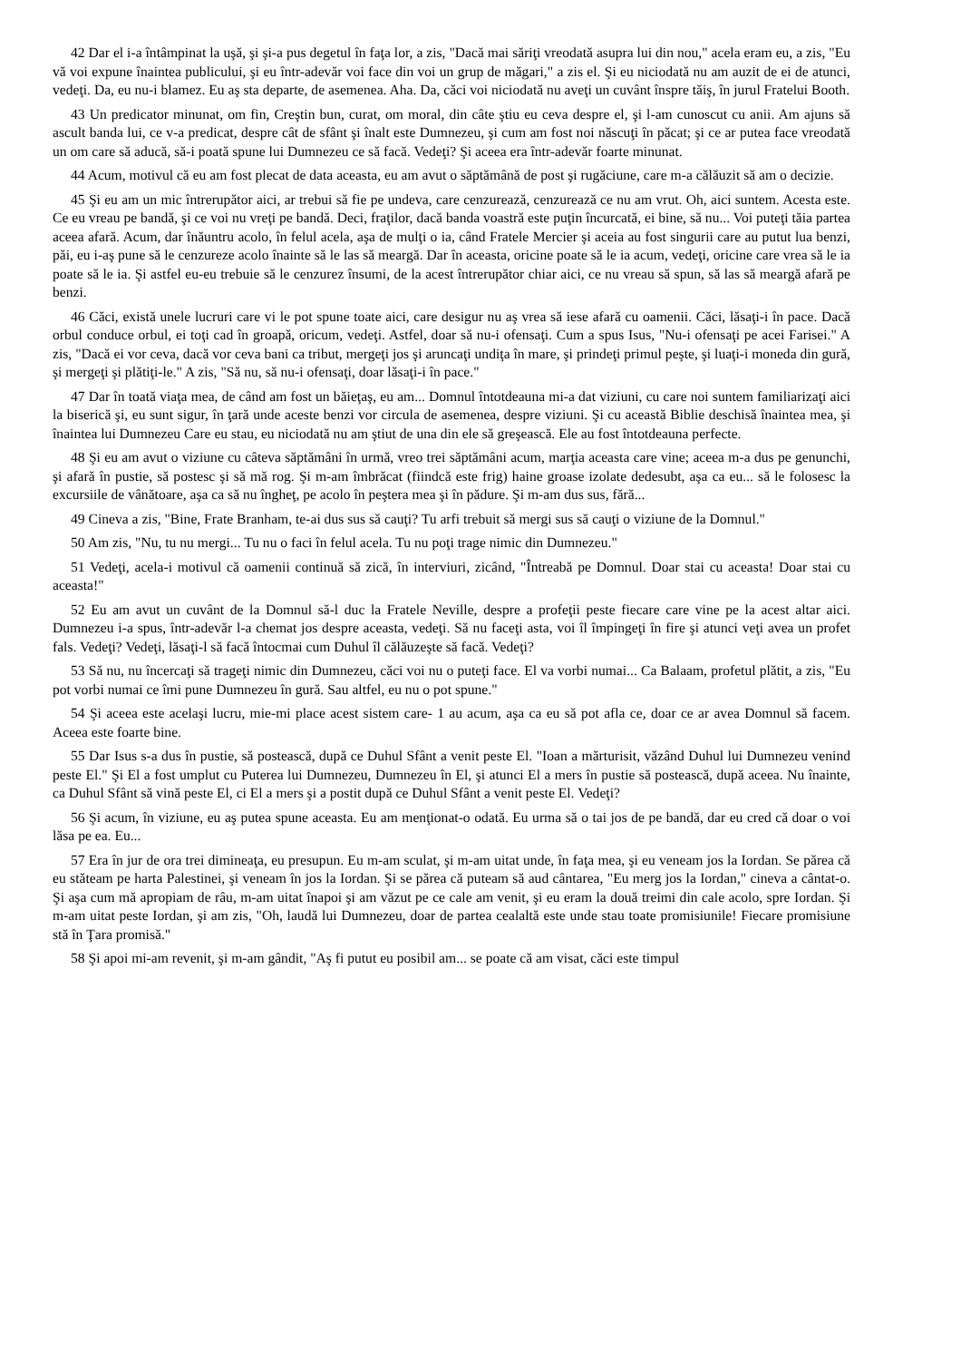42 Dar el i-a întâmpinat la uşă, şi şi-a pus degetul în faţa lor, a zis, "Dacă mai săriţi vreodată asupra lui din nou," acela eram eu, a zis, "Eu vă voi expune înaintea publicului, şi eu într-adevăr voi face din voi un grup de măgari," a zis el. Şi eu niciodată nu am auzit de ei de atunci, vedeţi. Da, eu nu-i blamez. Eu aş sta departe, de asemenea. Aha. Da, căci voi niciodată nu aveţi un cuvânt înspre tăiş, în jurul Fratelui Booth.
43 Un predicator minunat, om fin, Creştin bun, curat, om moral, din câte ştiu eu ceva despre el, şi l-am cunoscut cu anii. Am ajuns să ascult banda lui, ce v-a predicat, despre cât de sfânt şi înalt este Dumnezeu, şi cum am fost noi născuţi în păcat; şi ce ar putea face vreodată un om care să aducă, să-i poată spune lui Dumnezeu ce să facă. Vedeţi? Şi aceea era într-adevăr foarte minunat.
44 Acum, motivul că eu am fost plecat de data aceasta, eu am avut o săptămână de post şi rugăciune, care m-a călăuzit să am o decizie.
45 Şi eu am un mic întrerupător aici, ar trebui să fie pe undeva, care cenzurează, cenzurează ce nu am vrut. Oh, aici suntem. Acesta este. Ce eu vreau pe bandă, şi ce voi nu vreţi pe bandă. Deci, fraţilor, dacă banda voastră este puţin încurcată, ei bine, să nu... Voi puteţi tăia partea aceea afară. Acum, dar înăuntru acolo, în felul acela, aşa de mulţi o ia, când Fratele Mercier şi aceia au fost singurii care au putut lua benzi, păi, eu i-aş pune să le cenzureze acolo înainte să le las să meargă. Dar în aceasta, oricine poate să le ia acum, vedeţi, oricine care vrea să le ia poate să le ia. Şi astfel eu-eu trebuie să le cenzurez însumi, de la acest întrerupător chiar aici, ce nu vreau să spun, să las să meargă afară pe benzi.
46 Căci, există unele lucruri care vi le pot spune toate aici, care desigur nu aş vrea să iese afară cu oamenii. Căci, lăsaţi-i în pace. Dacă orbul conduce orbul, ei toţi cad în groapă, oricum, vedeţi. Astfel, doar să nu-i ofensaţi. Cum a spus Isus, "Nu-i ofensaţi pe acei Farisei." A zis, "Dacă ei vor ceva, dacă vor ceva bani ca tribut, mergeţi jos şi aruncaţi undiţa în mare, şi prindeţi primul peşte, şi luaţi-i moneda din gură, şi mergeţi şi plătiţi-le." A zis, "Să nu, să nu-i ofensaţi, doar lăsaţi-i în pace."
47 Dar în toată viaţa mea, de când am fost un băieţaş, eu am... Domnul întotdeauna mi-a dat viziuni, cu care noi suntem familiarizaţi aici la biserică şi, eu sunt sigur, în ţară unde aceste benzi vor circula de asemenea, despre viziuni. Şi cu această Biblie deschisă înaintea mea, şi înaintea lui Dumnezeu Care eu stau, eu niciodată nu am ştiut de una din ele să greşească. Ele au fost întotdeauna perfecte.
48 Şi eu am avut o viziune cu câteva săptămâni în urmă, vreo trei săptămâni acum, marţia aceasta care vine; aceea m-a dus pe genunchi, şi afară în pustie, să postesc şi să mă rog. Şi m-am îmbrăcat (fiindcă este frig) haine groase izolate dedesubt, aşa ca eu... să le folosesc la excursiile de vânătoare, aşa ca să nu îngheţ, pe acolo în peştera mea şi în pădure. Şi m-am dus sus, fără...
49 Cineva a zis, "Bine, Frate Branham, te-ai dus sus să cauţi? Tu arfi trebuit să mergi sus să cauţi o viziune de la Domnul."
50 Am zis, "Nu, tu nu mergi... Tu nu o faci în felul acela. Tu nu poţi trage nimic din Dumnezeu."
51 Vedeţi, acela-i motivul că oamenii continuă să zică, în interviuri, zicând, "Întreabă pe Domnul. Doar stai cu aceasta! Doar stai cu aceasta!"
52 Eu am avut un cuvânt de la Domnul să-l duc la Fratele Neville, despre a profeţii peste fiecare care vine pe la acest altar aici. Dumnezeu i-a spus, într-adevăr l-a chemat jos despre aceasta, vedeţi. Să nu faceţi asta, voi îl împingeţi în fire şi atunci veţi avea un profet fals. Vedeţi? Vedeţi, lăsaţi-l să facă întocmai cum Duhul îl călăuzeşte să facă. Vedeţi?
53 Să nu, nu încercaţi să trageţi nimic din Dumnezeu, căci voi nu o puteţi face. El va vorbi numai... Ca Balaam, profetul plătit, a zis, "Eu pot vorbi numai ce îmi pune Dumnezeu în gură. Sau altfel, eu nu o pot spune."
54 Şi aceea este acelaşi lucru, mie-mi place acest sistem care- 1 au acum, aşa ca eu să pot afla ce, doar ce ar avea Domnul să facem. Aceea este foarte bine.
55 Dar Isus s-a dus în pustie, să postească, după ce Duhul Sfânt a venit peste El. "Ioan a mărturisit, văzând Duhul lui Dumnezeu venind peste El." Şi El a fost umplut cu Puterea lui Dumnezeu, Dumnezeu în El, şi atunci El a mers în pustie să postească, după aceea. Nu înainte, ca Duhul Sfânt să vină peste El, ci El a mers şi a postit după ce Duhul Sfânt a venit peste El. Vedeţi?
56 Şi acum, în viziune, eu aş putea spune aceasta. Eu am menţionat-o odată. Eu urma să o tai jos de pe bandă, dar eu cred că doar o voi lăsa pe ea. Eu...
57 Era în jur de ora trei dimineaţa, eu presupun. Eu m-am sculat, şi m-am uitat unde, în faţa mea, şi eu veneam jos la Iordan. Se părea că eu stăteam pe harta Palestinei, şi veneam în jos la Iordan. Şi se părea că puteam să aud cântarea, "Eu merg jos la Iordan," cineva a cântat-o. Şi aşa cum mă apropiam de râu, m-am uitat înapoi şi am văzut pe ce cale am venit, şi eu eram la două treimi din cale acolo, spre Iordan. Şi m-am uitat peste Iordan, şi am zis, "Oh, laudă lui Dumnezeu, doar de partea cealaltă este unde stau toate promisiunile! Fiecare promisiune stă în Ţara promisă."
58 Şi apoi mi-am revenit, şi m-am gândit, "Aş fi putut eu posibil am... se poate că am visat, căci este timpul